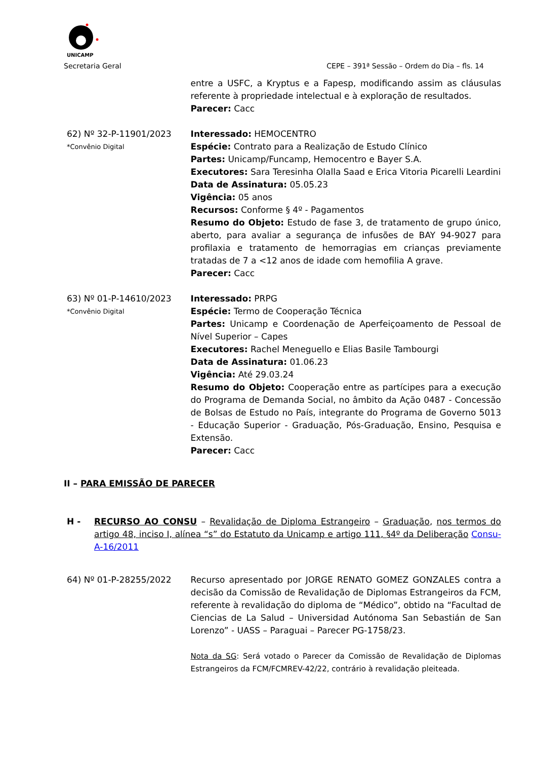UNICAMP
Secretaria Geral CEPE – 391ª Sessão – Ordem do Dia – fls. 14
entre a USFC, a Kryptus e a Fapesp, modificando assim as cláusulas referente à propriedade intelectual e à exploração de resultados.
Parecer: Cacc
62) Nº 32-P-11901/2023
*Convênio Digital
Interessado: HEMOCENTRO
Espécie: Contrato para a Realização de Estudo Clínico
Partes: Unicamp/Funcamp, Hemocentro e Bayer S.A.
Executores: Sara Teresinha Olalla Saad e Erica Vitoria Picarelli Leardini
Data de Assinatura: 05.05.23
Vigência: 05 anos
Recursos: Conforme § 4º - Pagamentos
Resumo do Objeto: Estudo de fase 3, de tratamento de grupo único, aberto, para avaliar a segurança de infusões de BAY 94-9027 para profilaxia e tratamento de hemorragias em crianças previamente tratadas de 7 a <12 anos de idade com hemofilia A grave.
Parecer: Cacc
63) Nº 01-P-14610/2023
*Convênio Digital
Interessado: PRPG
Espécie: Termo de Cooperação Técnica
Partes: Unicamp e Coordenação de Aperfeiçoamento de Pessoal de Nível Superior – Capes
Executores: Rachel Meneguello e Elias Basile Tambourgi
Data de Assinatura: 01.06.23
Vigência: Até 29.03.24
Resumo do Objeto: Cooperação entre as partícipes para a execução do Programa de Demanda Social, no âmbito da Ação 0487 - Concessão de Bolsas de Estudo no País, integrante do Programa de Governo 5013 - Educação Superior - Graduação, Pós-Graduação, Ensino, Pesquisa e Extensão.
Parecer: Cacc
II – PARA EMISSÃO DE PARECER
H - RECURSO AO CONSU – Revalidação de Diploma Estrangeiro – Graduação, nos termos do artigo 48, inciso I, alínea “s” do Estatuto da Unicamp e artigo 111, §4º da Deliberação Consu-A-16/2011
64) Nº 01-P-28255/2022 Recurso apresentado por JORGE RENATO GOMEZ GONZALES contra a decisão da Comissão de Revalidação de Diplomas Estrangeiros da FCM, referente à revalidação do diploma de “Médico”, obtido na “Facultad de Ciencias de La Salud – Universidad Autónoma San Sebastián de San Lorenzo” - UASS – Paraguai – Parecer PG-1758/23.
Nota da SG: Será votado o Parecer da Comissão de Revalidação de Diplomas Estrangeiros da FCM/FCMREV-42/22, contrário à revalidação pleiteada.